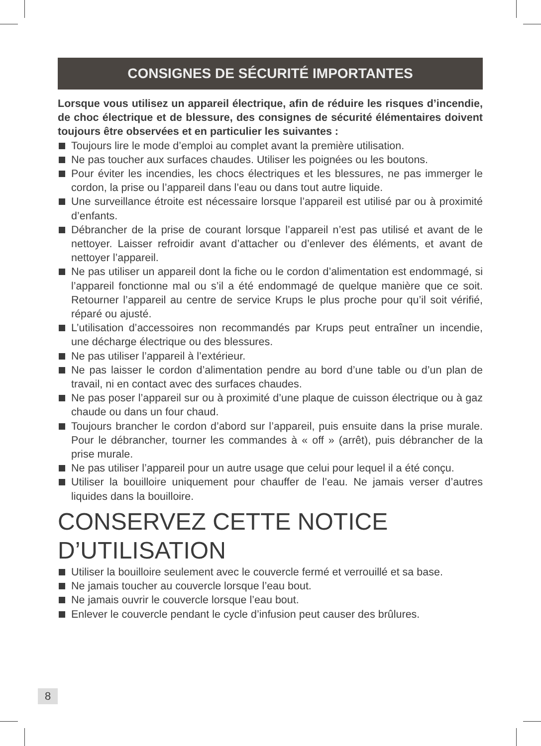CONSIGNES DE SÉCURITÉ IMPORTANTES
Lorsque vous utilisez un appareil électrique, afin de réduire les risques d’incendie, de choc électrique et de blessure, des consignes de sécurité élémentaires doivent toujours être observées et en particulier les suivantes :
Toujours lire le mode d’emploi au complet avant la première utilisation.
Ne pas toucher aux surfaces chaudes. Utiliser les poignées ou les boutons.
Pour éviter les incendies, les chocs électriques et les blessures, ne pas immerger le cordon, la prise ou l’appareil dans l’eau ou dans tout autre liquide.
Une surveillance étroite est nécessaire lorsque l’appareil est utilisé par ou à proximité d’enfants.
Débrancher de la prise de courant lorsque l’appareil n’est pas utilisé et avant de le nettoyer. Laisser refroidir avant d’attacher ou d’enlever des éléments, et avant de nettoyer l’appareil.
Ne pas utiliser un appareil dont la fiche ou le cordon d’alimentation est endommagé, si l’appareil fonctionne mal ou s’il a été endommagé de quelque manière que ce soit. Retourner l’appareil au centre de service Krups le plus proche pour qu’il soit vérifié, réparé ou ajusté.
L’utilisation d’accessoires non recommandés par Krups peut entraîner un incendie, une décharge électrique ou des blessures.
Ne pas utiliser l’appareil à l’extérieur.
Ne pas laisser le cordon d’alimentation pendre au bord d’une table ou d’un plan de travail, ni en contact avec des surfaces chaudes.
Ne pas poser l’appareil sur ou à proximité d’une plaque de cuisson électrique ou à gaz chaude ou dans un four chaud.
Toujours brancher le cordon d’abord sur l’appareil, puis ensuite dans la prise murale. Pour le débrancher, tourner les commandes à « off » (arrêt), puis débrancher de la prise murale.
Ne pas utiliser l’appareil pour un autre usage que celui pour lequel il a été conçu.
Utiliser la bouilloire uniquement pour chauffer de l’eau. Ne jamais verser d’autres liquides dans la bouilloire.
CONSERVEZ CETTE NOTICE
D’UTILISATION
Utiliser la bouilloire seulement avec le couvercle fermé et verrouillé et sa base.
Ne jamais toucher au couvercle lorsque l’eau bout.
Ne jamais ouvrir le couvercle lorsque l’eau bout.
Enlever le couvercle pendant le cycle d’infusion peut causer des brûlures.
8